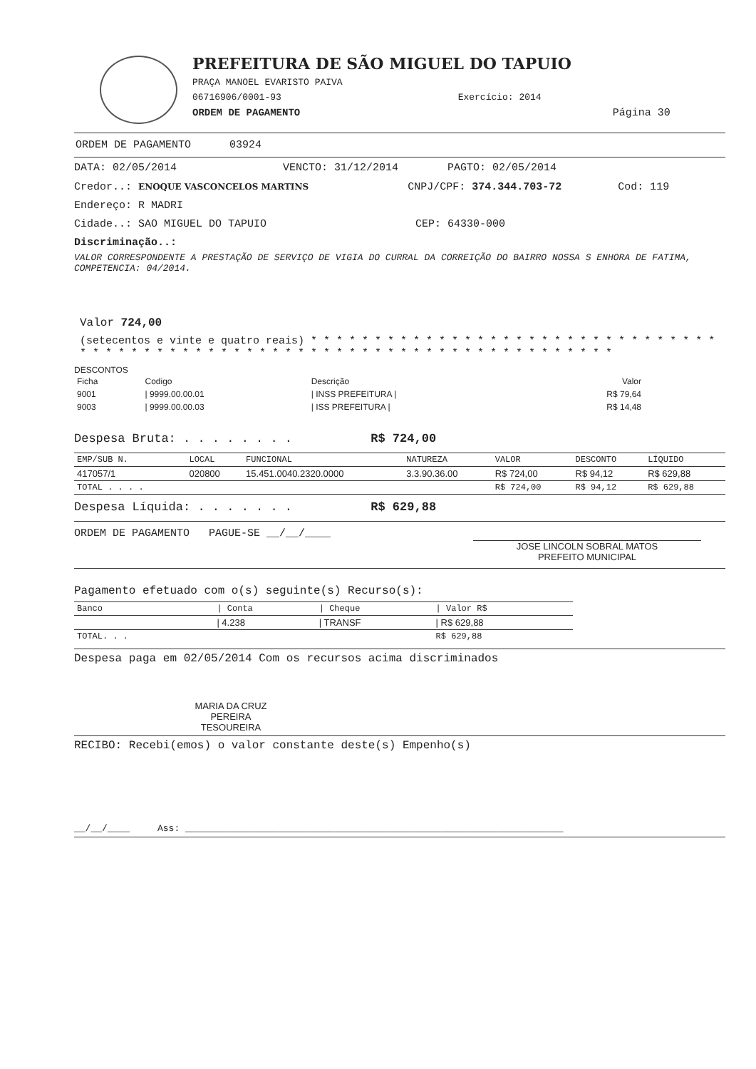PREFEITURA DE SÃO MIGUEL DO TAPUIO
PRAÇA MANOEL EVARISTO PAIVA
06716906/0001-93 Exercício: 2014
ORDEM DE PAGAMENTO Página 30
ORDEM DE PAGAMENTO 03924
DATA: 02/05/2014 VENCTO: 31/12/2014 PAGTO: 02/05/2014
Credor..: ENOQUE VASCONCELOS MARTINS CNPJ/CPF: 374.344.703-72 Cod: 119
Endereço: R MADRI
Cidade..: SAO MIGUEL DO TAPUIO CEP: 64330-000
Discriminação..:
VALOR CORRESPONDENTE A PRESTAÇÃO DE SERVIÇO DE VIGIA DO CURRAL DA CORREIÇÃO DO BAIRRO NOSSA S ENHORA DE FATIMA, COMPETENCIA: 04/2014.
Valor 724,00
(setecentos e vinte e quatro reais) * * * * * * * * * * * * * * * * * * * * * * * * * * * * * * * * * * * * * * * * * * * * * * * * * * * * * * * * * * * * * * * * * * * * * * * * * *
DESCONTOS
| Ficha | Codigo | Descrição | Valor |
| --- | --- | --- | --- |
| 9001 | / 9999.00.00.01 | / INSS PREFEITURA / | R$ 79,64 |
| 9003 | / 9999.00.00.03 | / ISS PREFEITURA / | R$ 14,48 |
Despesa Bruta: . . . . . . . . R$ 724,00
| EMP/SUB N. | LOCAL | FUNCIONAL | NATUREZA | VALOR | DESCONTO | LÍQUIDO |
| --- | --- | --- | --- | --- | --- | --- |
| 417057/1 | 020800 | 15.451.0040.2320.0000 | 3.3.90.36.00 | R$ 724,00 | R$ 94,12 | R$ 629,88 |
| TOTAL . . . . | | | | R$ 724,00 | R$ 94,12 | R$ 629,88 |
Despesa Líquida: . . . . . . . R$ 629,88
ORDEM DE PAGAMENTO PAGUE-SE __/__/____
JOSE LINCOLN SOBRAL MATOS
PREFEITO MUNICIPAL
Pagamento efetuado com o(s) seguinte(s) Recurso(s):
| Banco | / Conta | / Cheque | / Valor R$ |
| --- | --- | --- | --- |
| | / 4.238 | / TRANSF | / R$ 629,88 |
| TOTAL. . . | | | R$ 629,88 |
Despesa paga em 02/05/2014 Com os recursos acima discriminados
MARIA DA CRUZ PEREIRA
TESOUREIRA
RECIBO: Recebi(emos) o valor constante deste(s) Empenho(s)
__/__/____ Ass: ____________________________________________________________________